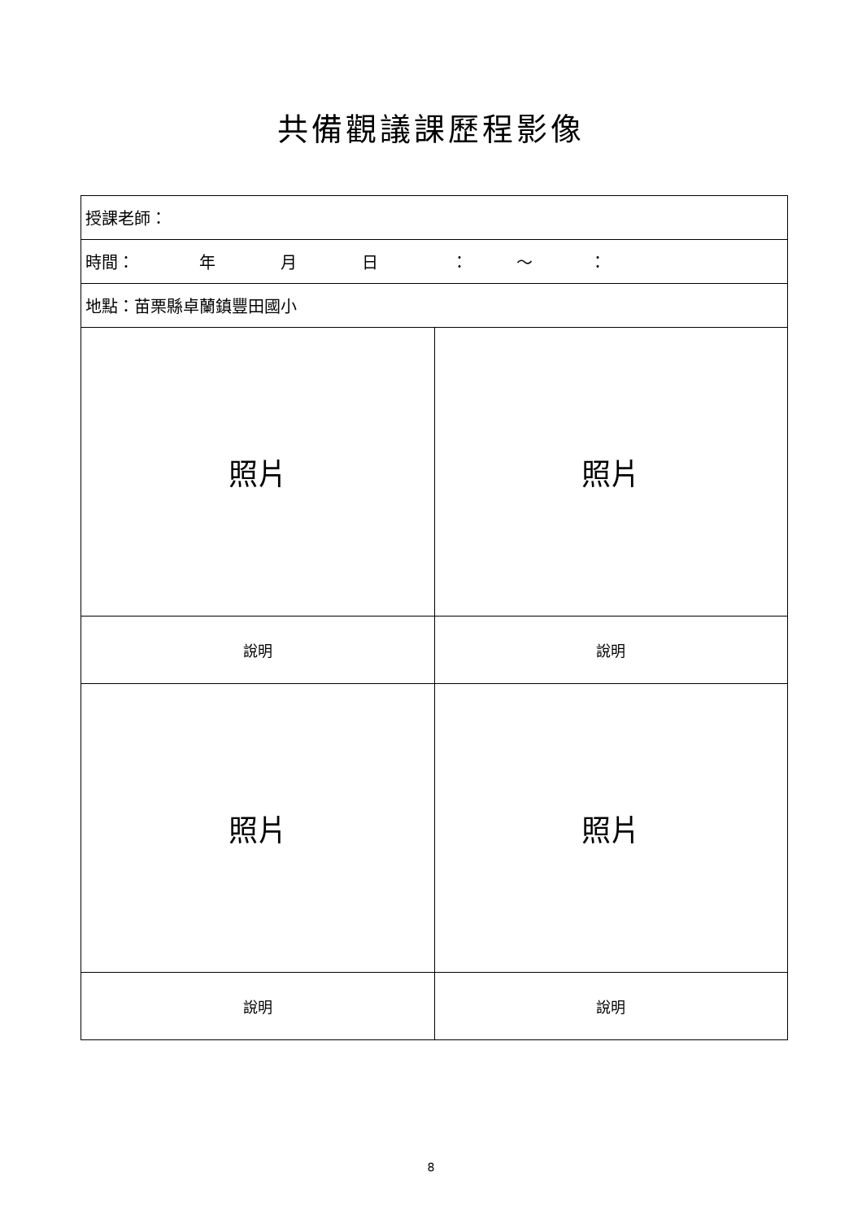共備觀議課歷程影像
| 授課老師： | |
| 時間： 年 月 日 ： ～ ： | |
| 地點：苗栗縣卓蘭鎮豐田國小 | |
| 照片 | 照片 |
| 說明 | 說明 |
| 照片 | 照片 |
| 說明 | 說明 |
8